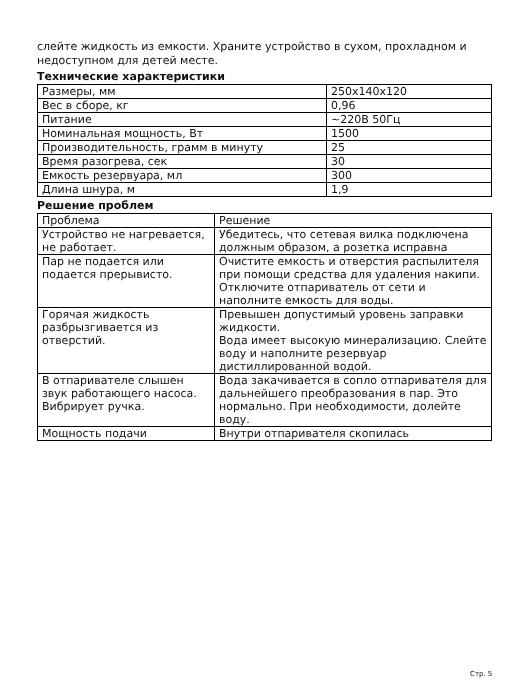слейте жидкость из емкости. Храните устройство в сухом, прохладном и недоступном для детей месте.
Технические характеристики
| Размеры, мм | 250х140х120 |
| Вес в сборе, кг | 0,96 |
| Питание | ~220В 50Гц |
| Номинальная мощность, Вт | 1500 |
| Производительность, грамм в минуту | 25 |
| Время разогрева, сек | 30 |
| Емкость резервуара, мл | 300 |
| Длина шнура, м | 1,9 |
Решение проблем
| Проблема | Решение |
| --- | --- |
| Устройство не нагревается, не работает. | Убедитесь, что сетевая вилка подключена должным образом, а розетка исправна |
| Пар не подается или подается прерывисто. | Очистите емкость и отверстия распылителя при помощи средства для удаления накипи. Отключите отпариватель от сети и наполните емкость для воды. |
| Горячая жидкость разбрызгивается из отверстий. | Превышен допустимый уровень заправки жидкости. Вода имеет высокую минерализацию. Слейте воду и наполните резервуар дистиллированной водой. |
| В отпаривателе слышен звук работающего насоса. Вибрирует ручка. | Вода закачивается в сопло отпаривателя для дальнейшего преобразования в пар. Это нормально. При необходимости, долейте воду. |
| Мощность подачи | Внутри отпаривателя скопилась |
Стр. 5